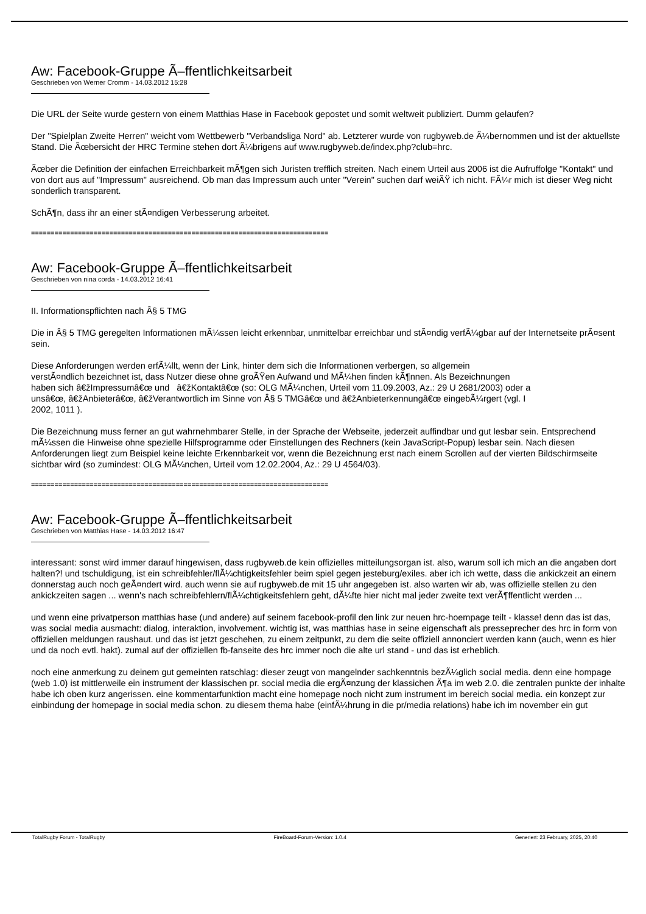Aw: Facebook-Gruppe Ã–ffentlichkeitsarbeit
Geschrieben von Werner Cromm - 14.03.2012 15:28
Die URL der Seite wurde gestern von einem Matthias Hase in Facebook gepostet und somit weltweit publiziert. Dumm gelaufen?
Der "Spielplan Zweite Herren" weicht vom Wettbewerb "Verbandsliga Nord" ab. Letzterer wurde von rugbyweb.de Ã¼bernommen und ist der aktuellste Stand. Die Ãœbersicht der HRC Termine stehen dort Ã¼brigens auf www.rugbyweb.de/index.php?club=hrc.
Ãœber die Definition der einfachen Erreichbarkeit mÃ¶gen sich Juristen trefflich streiten. Nach einem Urteil aus 2006 ist die Aufruffolge "Kontakt" und von dort aus auf "Impressum" ausreichend. Ob man das Impressum auch unter "Verein" suchen darf weiÃŸ ich nicht. FÃ¼r mich ist dieser Weg nicht sonderlich transparent.
SchÃ¶n, dass ihr an einer stÃ¤ndigen Verbesserung arbeitet.
============================================================================
Aw: Facebook-Gruppe Ã–ffentlichkeitsarbeit
Geschrieben von nina corda - 14.03.2012 16:41
II. Informationspflichten nach Â§ 5 TMG
Die in Â§ 5 TMG geregelten Informationen mÃ¼ssen leicht erkennbar, unmittelbar erreichbar und stÃ¤ndig verfÃ¼gbar auf der Internetseite prÃ¤sent sein.
Diese Anforderungen werden erfÃ¼llt, wenn der Link, hinter dem sich die Informationen verbergen, so allgemein
verstÃ¤ndlich bezeichnet ist, dass Nutzer diese ohne groÃŸen Aufwand und MÃ¼hen finden kÃ¶nnen. Als Bezeichnungen
haben sich â€žImpressumâ€œ und â€žKontaktâ€œ (so: OLG MÃ¼nchen, Urteil vom 11.09.2003, Az.: 29 U 2681/2003) oder a
unsâ€œ, â€žAnbieterâ€œ, â€žVerantwortlich im Sinne von Â§ 5 TMGâ€œ und â€žAnbieterkennungâ€œ eingebÃ¼rgert (vgl. I
2002, 1011 ).
Die Bezeichnung muss ferner an gut wahrnehmbarer Stelle, in der Sprache der Webseite, jederzeit auffindbar und gut lesbar sein. Entsprechend mÃ¼ssen die Hinweise ohne spezielle Hilfsprogramme oder Einstellungen des Rechners (kein JavaScript-Popup) lesbar sein. Nach diesen Anforderungen liegt zum Beispiel keine leichte Erkennbarkeit vor, wenn die Bezeichnung erst nach einem Scrollen auf der vierten Bildschirmseite sichtbar wird (so zumindest: OLG MÃ¼nchen, Urteil vom 12.02.2004, Az.: 29 U 4564/03).
============================================================================
Aw: Facebook-Gruppe Ã–ffentlichkeitsarbeit
Geschrieben von Matthias Hase - 14.03.2012 16:47
interessant: sonst wird immer darauf hingewisen, dass rugbyweb.de kein offizielles mitteilungsorgan ist. also, warum soll ich mich an die angaben dort halten?! und tschuldigung, ist ein schreibfehler/flÃ¼chtigkeitsfehler beim spiel gegen jesteburg/exiles. aber ich ich wette, dass die ankickzeit an einem donnerstag auch noch geÃ¤ndert wird. auch wenn sie auf rugbyweb.de mit 15 uhr angegeben ist. also warten wir ab, was offizielle stellen zu den ankickzeiten sagen ... wenn's nach schreibfehlern/flÃ¼chtigkeitsfehlern geht, dÃ¼fte hier nicht mal jeder zweite text verÃ¶ffentlicht werden ...
und wenn eine privatperson matthias hase (und andere) auf seinem facebook-profil den link zur neuen hrc-hoempage teilt - klasse! denn das ist das, was social media ausmacht: dialog, interaktion, involvement. wichtig ist, was matthias hase in seine eigenschaft als presseprecher des hrc in form von offiziellen meldungen raushaut. und das ist jetzt geschehen, zu einem zeitpunkt, zu dem die seite offiziell annonciert werden kann (auch, wenn es hier und da noch evtl. hakt). zumal auf der offiziellen fb-fanseite des hrc immer noch die alte url stand - und das ist erheblich.
noch eine anmerkung zu deinem gut gemeinten ratschlag: dieser zeugt von mangelnder sachkenntnis bezÃ¼glich social media. denn eine hompage (web 1.0) ist mittlerweile ein instrument der klassischen pr. social media die ergÃ¤nzung der klassichen Ã¶a im web 2.0. die zentralen punkte der inhalte habe ich oben kurz angerissen. eine kommentarfunktion macht eine homepage noch nicht zum instrument im bereich social media. ein konzept zur einbindung der homepage in social media schon. zu diesem thema habe (einfÃ¼hrung in die pr/media relations) habe ich im november ein gut
TotalRugby Forum - TotalRugby FireBoard-Forum-Version: 1.0.4 Generiert: 23 February, 2025, 20:40